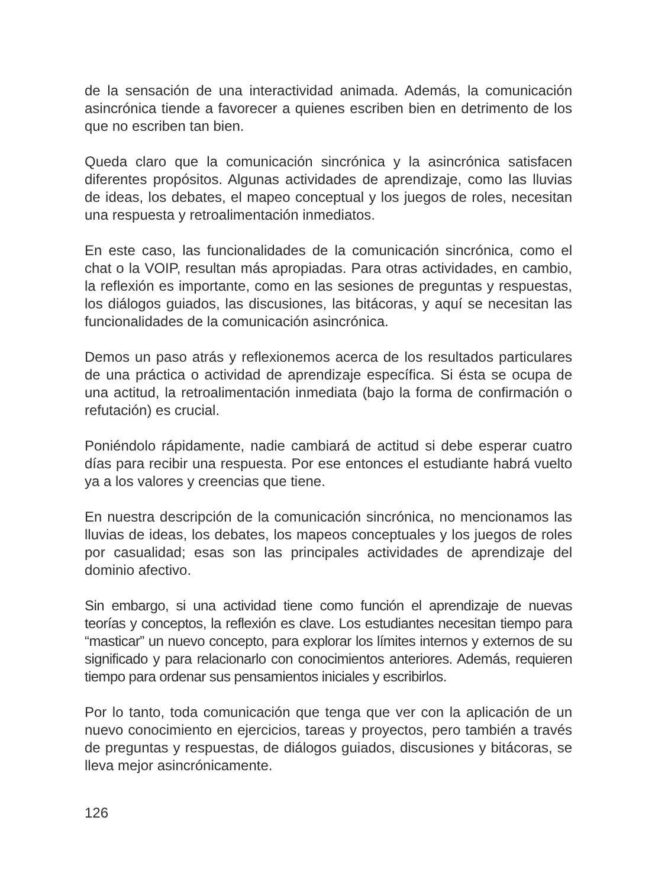de la sensación de una interactividad animada. Además, la comunicación asincrónica tiende a favorecer a quienes escriben bien en detrimento de los que no escriben tan bien.
Queda claro que la comunicación sincrónica y la asincrónica satisfacen diferentes propósitos. Algunas actividades de aprendizaje, como las lluvias de ideas, los debates, el mapeo conceptual y los juegos de roles, necesitan una respuesta y retroalimentación inmediatos.
En este caso, las funcionalidades de la comunicación sincrónica, como el chat o la VOIP, resultan más apropiadas. Para otras actividades, en cambio, la reflexión es importante, como en las sesiones de preguntas y respuestas, los diálogos guiados, las discusiones, las bitácoras, y aquí se necesitan las funcionalidades de la comunicación asincrónica.
Demos un paso atrás y reflexionemos acerca de los resultados particulares de una práctica o actividad de aprendizaje específica. Si ésta se ocupa de una actitud, la retroalimentación inmediata (bajo la forma de confirmación o refutación) es crucial.
Poniéndolo rápidamente, nadie cambiará de actitud si debe esperar cuatro días para recibir una respuesta. Por ese entonces el estudiante habrá vuelto ya a los valores y creencias que tiene.
En nuestra descripción de la comunicación sincrónica, no mencionamos las lluvias de ideas, los debates, los mapeos conceptuales y los juegos de roles por casualidad; esas son las principales actividades de aprendizaje del dominio afectivo.
Sin embargo, si una actividad tiene como función el aprendizaje de nuevas teorías y conceptos, la reflexión es clave. Los estudiantes necesitan tiempo para “masticar” un nuevo concepto, para explorar los límites internos y externos de su significado y para relacionarlo con conocimientos anteriores. Además, requieren tiempo para ordenar sus pensamientos iniciales y escribirlos.
Por lo tanto, toda comunicación que tenga que ver con la aplicación de un nuevo conocimiento en ejercicios, tareas y proyectos, pero también a través de preguntas y respuestas, de diálogos guiados, discusiones y bitácoras, se lleva mejor asincrónicamente.
126